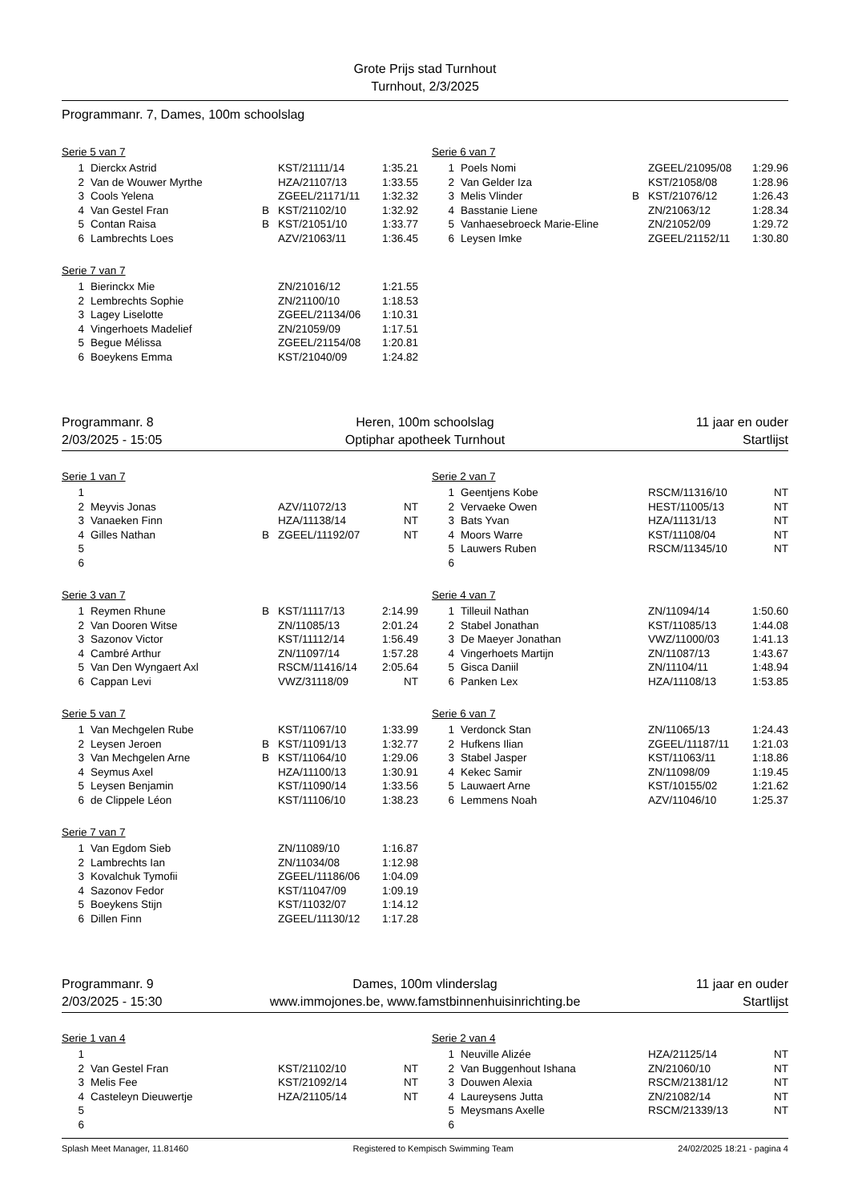Grote Prijs stad Turnhout
Turnhout, 2/3/2025
Programmanr. 7, Dames, 100m schoolslag
Serie 5 van 7
| 1 | Dierckx Astrid | | KST/21111/14 | 1:35.21 |
| 2 | Van de Wouwer Myrthe | | HZA/21107/13 | 1:33.55 |
| 3 | Cools Yelena | | ZGEEL/21171/11 | 1:32.32 |
| 4 | Van Gestel Fran | B | KST/21102/10 | 1:32.92 |
| 5 | Contan Raisa | B | KST/21051/10 | 1:33.77 |
| 6 | Lambrechts Loes | | AZV/21063/11 | 1:36.45 |
Serie 6 van 7
| 1 | Poels Nomi | | ZGEEL/21095/08 | 1:29.96 |
| 2 | Van Gelder Iza | | KST/21058/08 | 1:28.96 |
| 3 | Melis Vlinder | B | KST/21076/12 | 1:26.43 |
| 4 | Basstanie Liene | | ZN/21063/12 | 1:28.34 |
| 5 | Vanhaesebroeck Marie-Eline | | ZN/21052/09 | 1:29.72 |
| 6 | Leysen Imke | | ZGEEL/21152/11 | 1:30.80 |
Serie 7 van 7
| 1 | Bierinckx Mie | | ZN/21016/12 | 1:21.55 |
| 2 | Lembrechts Sophie | | ZN/21100/10 | 1:18.53 |
| 3 | Lagey Liselotte | | ZGEEL/21134/06 | 1:10.31 |
| 4 | Vingerhoets Madelief | | ZN/21059/09 | 1:17.51 |
| 5 | Begue Mélissa | | ZGEEL/21154/08 | 1:20.81 |
| 6 | Boeykens Emma | | KST/21040/09 | 1:24.82 |
Programmanr. 8
2/03/2025 - 15:05
Heren, 100m schoolslag
Optiphar apotheek Turnhout
11 jaar en ouder
Startlijst
Serie 1 van 7
| 1 | | | | |
| 2 | Meyvis Jonas | | AZV/11072/13 | NT |
| 3 | Vanaeken Finn | | HZA/11138/14 | NT |
| 4 | Gilles Nathan | B | ZGEEL/11192/07 | NT |
| 5 | | | | |
| 6 | | | | |
Serie 2 van 7
| 1 | Geentjens Kobe | | RSCM/11316/10 | NT |
| 2 | Vervaeke Owen | | HEST/11005/13 | NT |
| 3 | Bats Yvan | | HZA/11131/13 | NT |
| 4 | Moors Warre | | KST/11108/04 | NT |
| 5 | Lauwers Ruben | | RSCM/11345/10 | NT |
| 6 | | | | |
Serie 3 van 7
| 1 | Reymen Rhune | B | KST/11117/13 | 2:14.99 |
| 2 | Van Dooren Witse | | ZN/11085/13 | 2:01.24 |
| 3 | Sazonov Victor | | KST/11112/14 | 1:56.49 |
| 4 | Cambré Arthur | | ZN/11097/14 | 1:57.28 |
| 5 | Van Den Wyngaert Axl | | RSCM/11416/14 | 2:05.64 |
| 6 | Cappan Levi | | VWZ/31118/09 | NT |
Serie 4 van 7
| 1 | Tilleuil Nathan | | ZN/11094/14 | 1:50.60 |
| 2 | Stabel Jonathan | | KST/11085/13 | 1:44.08 |
| 3 | De Maeyer Jonathan | | VWZ/11000/03 | 1:41.13 |
| 4 | Vingerhoets Martijn | | ZN/11087/13 | 1:43.67 |
| 5 | Gisca Daniil | | ZN/11104/11 | 1:48.94 |
| 6 | Panken Lex | | HZA/11108/13 | 1:53.85 |
Serie 5 van 7
| 1 | Van Mechgelen Rube | | KST/11067/10 | 1:33.99 |
| 2 | Leysen Jeroen | B | KST/11091/13 | 1:32.77 |
| 3 | Van Mechgelen Arne | B | KST/11064/10 | 1:29.06 |
| 4 | Seymus Axel | | HZA/11100/13 | 1:30.91 |
| 5 | Leysen Benjamin | | KST/11090/14 | 1:33.56 |
| 6 | de Clippele Léon | | KST/11106/10 | 1:38.23 |
Serie 6 van 7
| 1 | Verdonck Stan | | ZN/11065/13 | 1:24.43 |
| 2 | Hufkens Ilian | | ZGEEL/11187/11 | 1:21.03 |
| 3 | Stabel Jasper | | KST/11063/11 | 1:18.86 |
| 4 | Kekec Samir | | ZN/11098/09 | 1:19.45 |
| 5 | Lauwaert Arne | | KST/10155/02 | 1:21.62 |
| 6 | Lemmens Noah | | AZV/11046/10 | 1:25.37 |
Serie 7 van 7
| 1 | Van Egdom Sieb | | ZN/11089/10 | 1:16.87 |
| 2 | Lambrechts Ian | | ZN/11034/08 | 1:12.98 |
| 3 | Kovalchuk Tymofii | | ZGEEL/11186/06 | 1:04.09 |
| 4 | Sazonov Fedor | | KST/11047/09 | 1:09.19 |
| 5 | Boeykens Stijn | | KST/11032/07 | 1:14.12 |
| 6 | Dillen Finn | | ZGEEL/11130/12 | 1:17.28 |
Programmanr. 9
2/03/2025 - 15:30
Dames, 100m vlinderslag
www.immojones.be, www.famstbinnenhuisinrichting.be
11 jaar en ouder
Startlijst
Serie 1 van 4
| 1 | | | | |
| 2 | Van Gestel Fran | | KST/21102/10 | NT |
| 3 | Melis Fee | | KST/21092/14 | NT |
| 4 | Casteleyn Dieuwertje | | HZA/21105/14 | NT |
| 5 | | | | |
| 6 | | | | |
Serie 2 van 4
| 1 | Neuville Alizée | | HZA/21125/14 | NT |
| 2 | Van Buggenhout Ishana | | ZN/21060/10 | NT |
| 3 | Douwen Alexia | | RSCM/21381/12 | NT |
| 4 | Laureysens Jutta | | ZN/21082/14 | NT |
| 5 | Meysmans Axelle | | RSCM/21339/13 | NT |
| 6 | | | | |
Splash Meet Manager, 11.81460 Registered to Kempisch Swimming Team 24/02/2025 18:21 - pagina 4